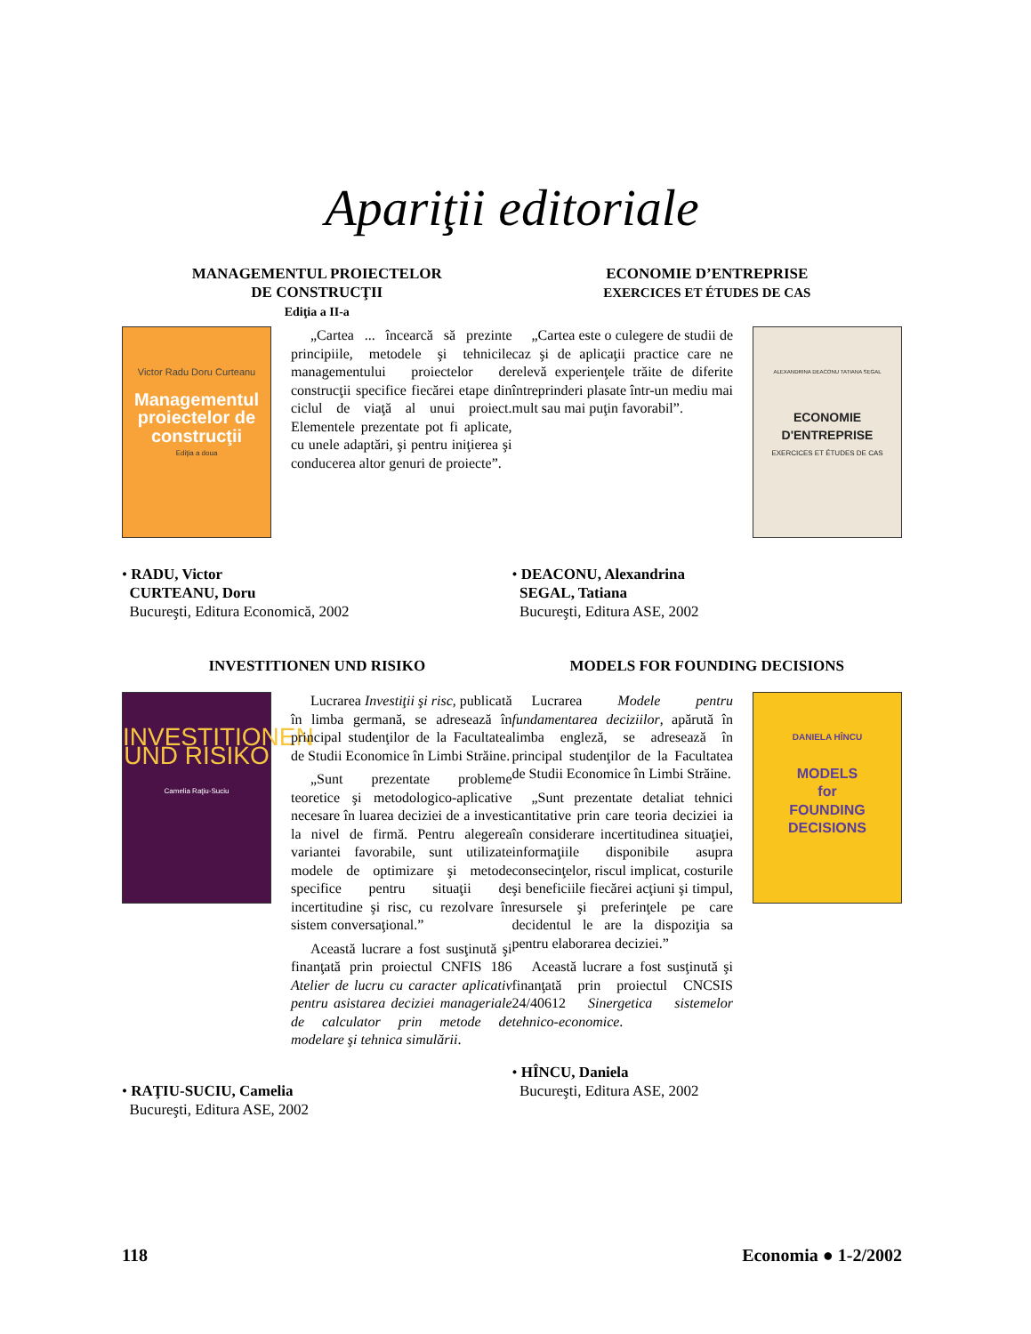Apariţii editoriale
MANAGEMENTUL PROIECTELOR
DE CONSTRUCŢII
Ediţia a II-a
Victor Radu Doru Curteanu
Managementul proiectelor de construcţii
Ediţia a doua
„Cartea ... încearcă să prezinte principiile, metodele şi tehnicile managementului proiectelor de construcţii specifice fiecărei etape din ciclul de viaţă al unui proiect. Elementele prezentate pot fi aplicate, cu unele adaptări, şi pentru iniţierea şi conducerea altor genuri de proiecte”.
• RADU, Victor
CURTEANU, Doru
Bucureşti, Editura Economică, 2002
ECONOMIE D’ENTREPRISE
EXERCICES ET ÉTUDES DE CAS
„Cartea este o culegere de studii de caz şi de aplicaţii practice care ne relevă experienţele trăite de diferite întreprinderi plasate într-un mediu mai mult sau mai puţin favorabil”.
ALEXANDRINA DEACONU TATIANA SEGAL
ECONOMIE D'ENTREPRISE
EXERCICES ET ÉTUDES DE CAS
• DEACONU, Alexandrina
SEGAL, Tatiana
Bucureşti, Editura ASE, 2002
INVESTITIONEN UND RISIKO
INVESTITIONEN UND RISIKO
Camelia Raţiu-Suciu
Lucrarea Investiţii şi risc, publicată în limba germană, se adresează în principal studenţilor de la Facultatea de Studii Economice în Limbi Străine.
„Sunt prezentate probleme teoretice şi metodologico-aplicative necesare în luarea deciziei de a investi la nivel de firmă. Pentru alegerea variantei favorabile, sunt utilizate modele de optimizare şi metode specifice pentru situaţii de incertitudine şi risc, cu rezolvare în sistem conversaţional.”
Această lucrare a fost susţinută şi finanţată prin proiectul CNFIS 186 Atelier de lucru cu caracter aplicativ pentru asistarea deciziei manageriale de calculator prin metode de modelare şi tehnica simulării.
• RAŢIU-SUCIU, Camelia
Bucureşti, Editura ASE, 2002
MODELS FOR FOUNDING DECISIONS
Lucrarea Modele pentru fundamentarea deciziilor, apărută în limba engleză, se adresează în principal studenţilor de la Facultatea de Studii Economice în Limbi Străine.
„Sunt prezentate detaliat tehnici cantitative prin care teoria deciziei ia în considerare incertitudinea situaţiei, informaţiile disponibile asupra consecinţelor, riscul implicat, costurile şi beneficiile fiecărei acţiuni şi timpul, resursele şi preferinţele pe care decidentul le are la dispoziţia sa pentru elaborarea deciziei.”
Această lucrare a fost susţinută şi finanţată prin proiectul CNCSIS 24/40612 Sinergetica sistemelor tehnico-economice.
DANIELA HÎNCU
MODELS
for
FOUNDING
DECISIONS
• HÎNCU, Daniela
Bucureşti, Editura ASE, 2002
118 Economia ● 1-2/2002